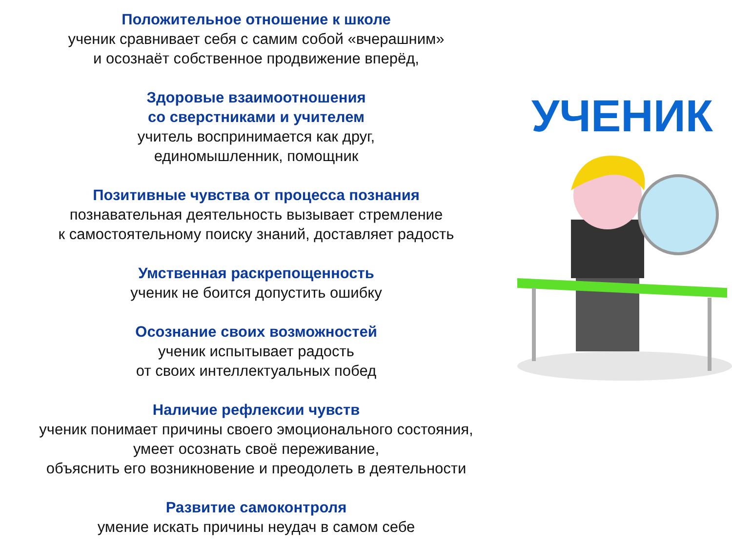Положительное отношение к школе
ученик сравнивает себя с самим собой «вчерашним»
и осознаёт собственное продвижение вперёд,
Здоровые взаимоотношения
со сверстниками и учителем
учитель воспринимается как друг,
единомышленник, помощник
Позитивные чувства от процесса познания
познавательная деятельность вызывает стремление
к самостоятельному поиску знаний, доставляет радость
Умственная раскрепощенность
ученик не боится допустить ошибку
Осознание своих возможностей
ученик испытывает радость
от своих интеллектуальных побед
Наличие рефлексии чувств
ученик понимает причины своего эмоционального состояния,
умеет осознать своё переживание,
объяснить его возникновение и преодолеть в деятельности
Развитие самоконтроля
умение искать причины неудач в самом себе
УЧЕНИК